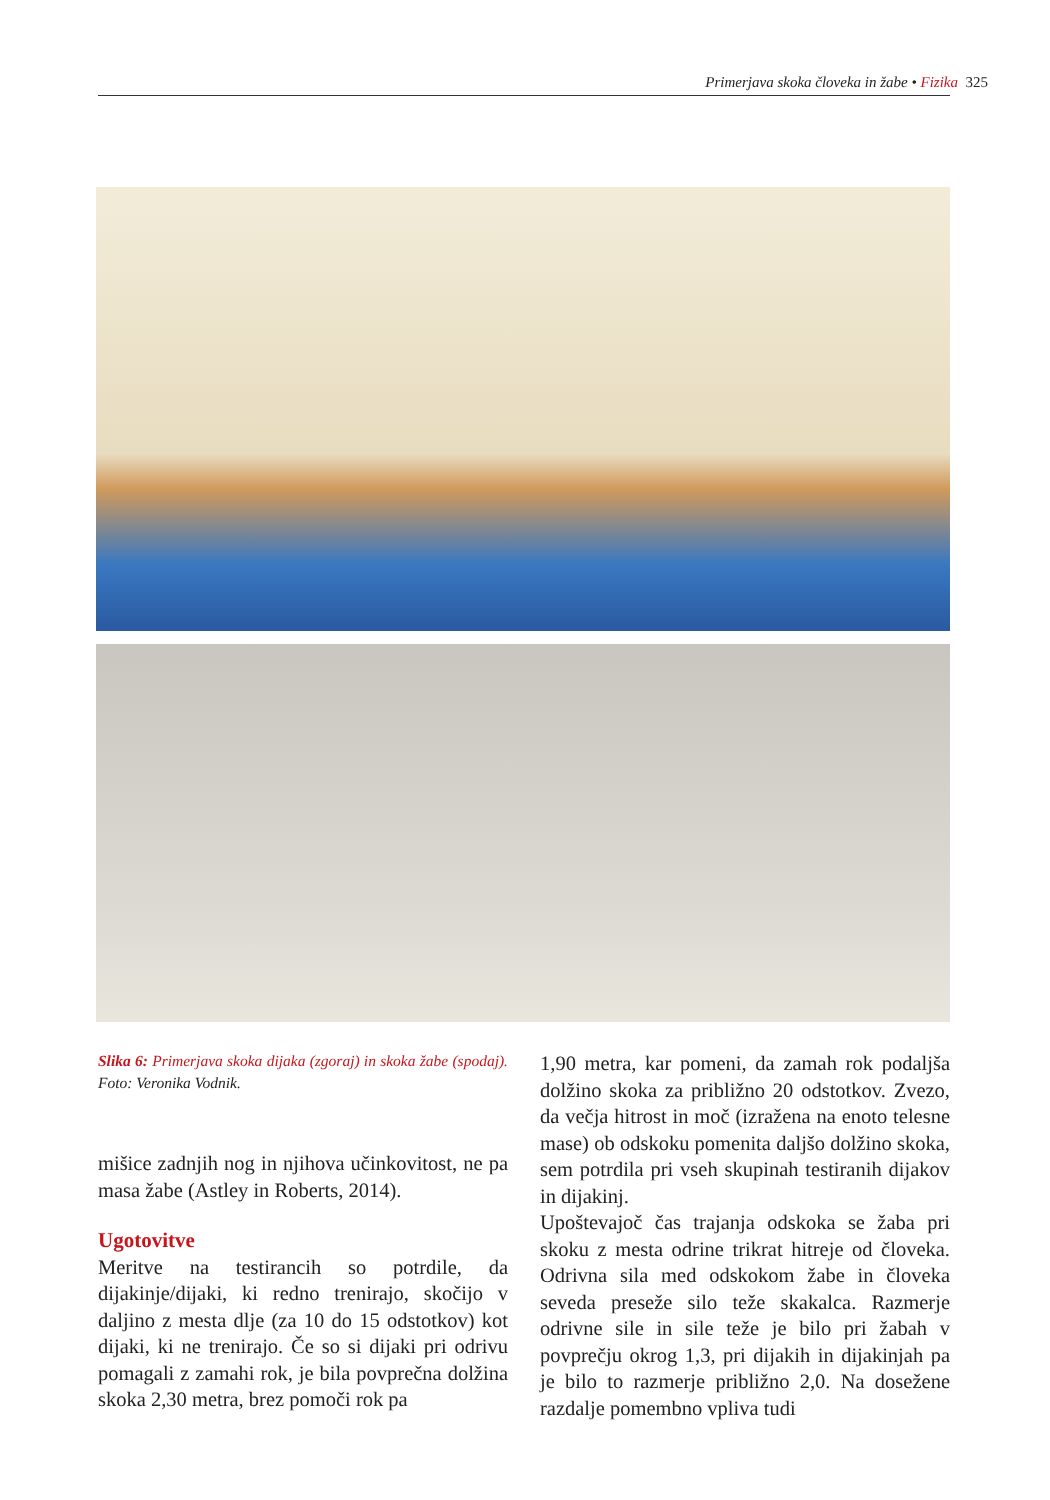Primerjava skoka človeka in žabe • Fizika 325
Slika 6: Primerjava skoka dijaka (zgoraj) in skoka žabe (spodaj). Foto: Veronika Vodnik.
mišice zadnjih nog in njihova učinkovitost, ne pa masa žabe (Astley in Roberts, 2014).
Ugotovitve
Meritve na testirancih so potrdile, da dijakinje/dijaki, ki redno trenirajo, skočijo v daljino z mesta dlje (za 10 do 15 odstotkov) kot dijaki, ki ne trenirajo. Če so si dijaki pri odrivu pomagali z zamahi rok, je bila povprečna dolžina skoka 2,30 metra, brez pomoči rok pa
1,90 metra, kar pomeni, da zamah rok podaljša dolžino skoka za približno 20 odstotkov. Zvezo, da večja hitrost in moč (izražena na enoto telesne mase) ob odskoku pomenita daljšo dolžino skoka, sem potrdila pri vseh skupinah testiranih dijakov in dijakinj.
Upoštevajoč čas trajanja odskoka se žaba pri skoku z mesta odrine trikrat hitreje od človeka. Odrivna sila med odskokom žabe in človeka seveda preseže silo teže skakalca. Razmerje odrivne sile in sile teže je bilo pri žabah v povprečju okrog 1,3, pri dijakih in dijakinjah pa je bilo to razmerje približno 2,0. Na dosežene razdalje pomembno vpliva tudi